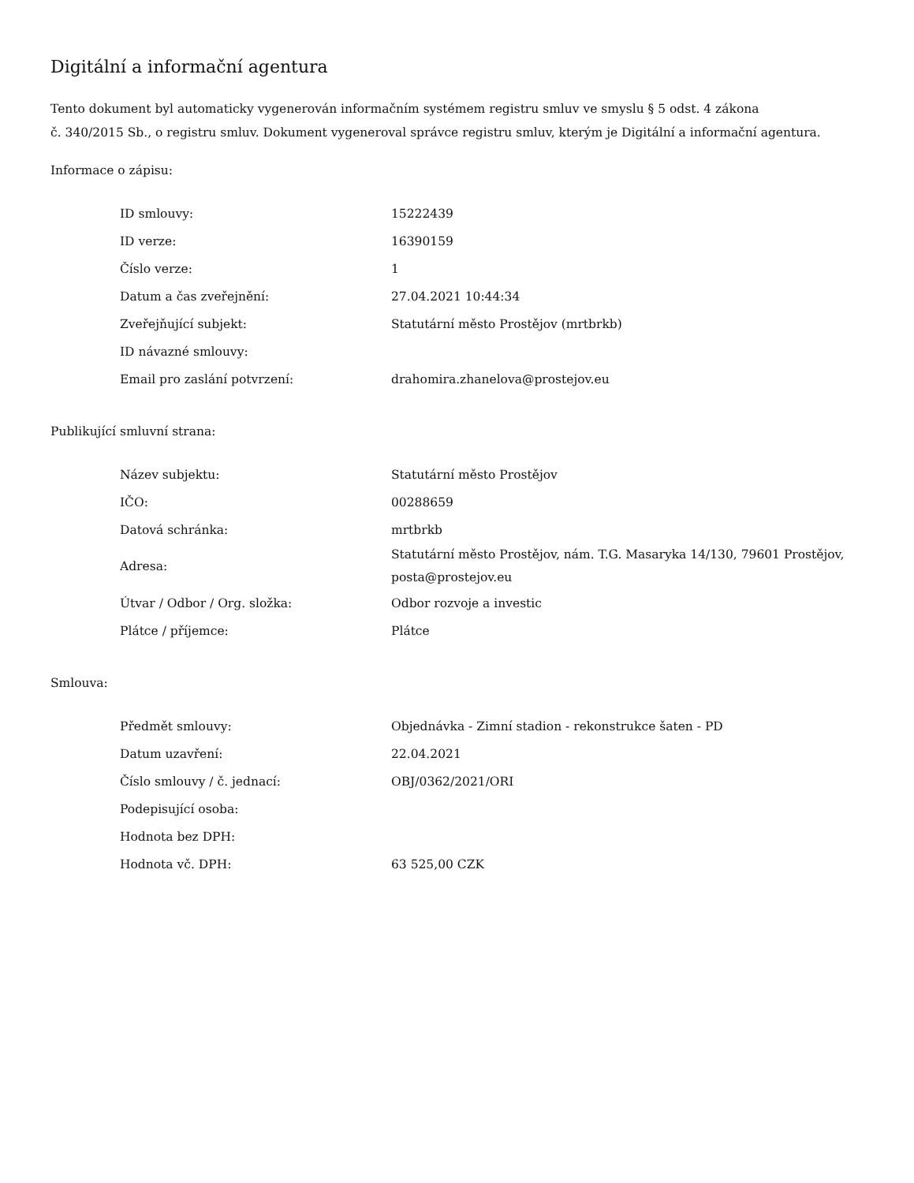Digitální a informační agentura
Tento dokument byl automaticky vygenerován informačním systémem registru smluv ve smyslu § 5 odst. 4 zákona
č. 340/2015 Sb., o registru smluv. Dokument vygeneroval správce registru smluv, kterým je Digitální a informační agentura.
Informace o zápisu:
| ID smlouvy: | 15222439 |
| ID verze: | 16390159 |
| Číslo verze: | 1 |
| Datum a čas zveřejnění: | 27.04.2021 10:44:34 |
| Zveřejňující subjekt: | Statutární město Prostějov (mrtbrkb) |
| ID návazné smlouvy: | |
| Email pro zaslání potvrzení: | drahomira.zhanelova@prostejov.eu |
Publikující smluvní strana:
| Název subjektu: | Statutární město Prostějov |
| IČO: | 00288659 |
| Datová schránka: | mrtbrkb |
| Adresa: | Statutární město Prostějov, nám. T.G. Masaryka 14/130, 79601 Prostějov, posta@prostejov.eu |
| Útvar / Odbor / Org. složka: | Odbor rozvoje a investic |
| Plátce / příjemce: | Plátce |
Smlouva:
| Předmět smlouvy: | Objednávka - Zimní stadion - rekonstrukce šaten - PD |
| Datum uzavření: | 22.04.2021 |
| Číslo smlouvy / č. jednací: | OBJ/0362/2021/ORI |
| Podepisující osoba: | |
| Hodnota bez DPH: | |
| Hodnota vč. DPH: | 63 525,00 CZK |